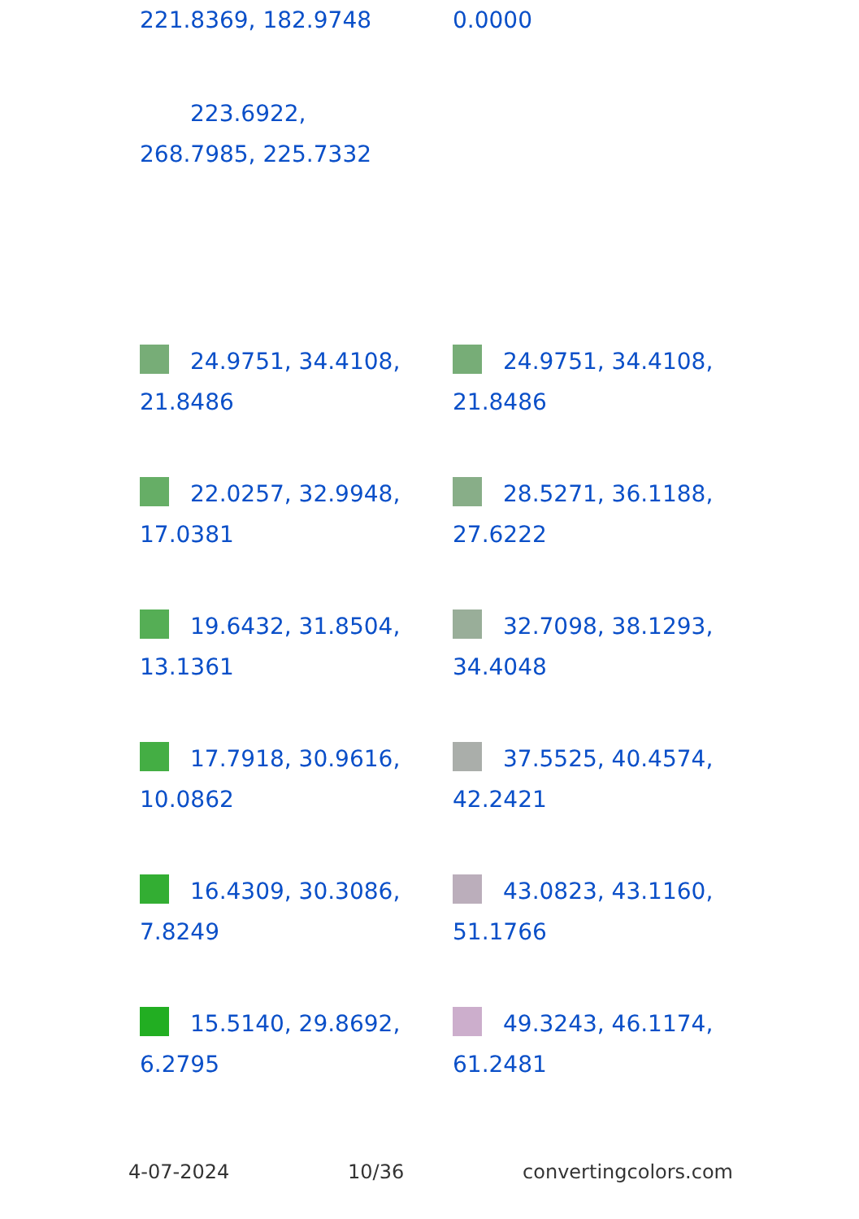221.8369, 182.9748 0.0000
223.6922,
268.7985, 225.7332
24.9751, 34.4108, 21.8486
24.9751, 34.4108, 21.8486
22.0257, 32.9948, 17.0381
28.5271, 36.1188, 27.6222
19.6432, 31.8504, 13.1361
32.7098, 38.1293, 34.4048
17.7918, 30.9616, 10.0862
37.5525, 40.4574, 42.2421
16.4309, 30.3086, 7.8249
43.0823, 43.1160, 51.1766
15.5140, 29.8692, 6.2795
49.3243, 46.1174, 61.2481
4-07-2024 10/36 convertingcolors.com